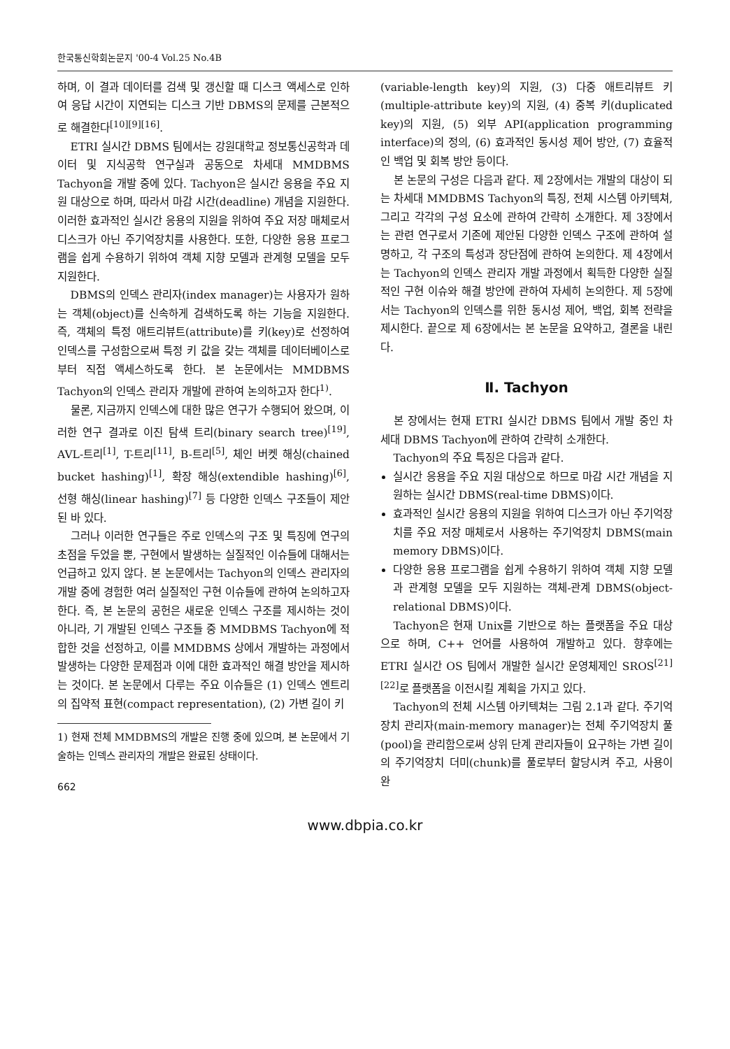한국통신학회논문지 '00-4 Vol.25 No.4B
하며, 이 결과 데이터를 검색 및 갱신할 때 디스크 액세스로 인하여 응답 시간이 지연되는 디스크 기반 DBMS의 문제를 근본적으로 해결한다<sup>[10][9][16]</sup>.
ETRI 실시간 DBMS 팀에서는 강원대학교 정보통신공학과 데이터 및 지식공학 연구실과 공동으로 차세대 MMDBMS Tachyon을 개발 중에 있다. Tachyon은 실시간 응용을 주요 지원 대상으로 하며, 따라서 마감 시간(deadline) 개념을 지원한다. 이러한 효과적인 실시간 응용의 지원을 위하여 주요 저장 매체로서 디스크가 아닌 주기억장치를 사용한다. 또한, 다양한 응용 프로그램을 쉽게 수용하기 위하여 객체 지향 모델과 관계형 모델을 모두 지원한다.
DBMS의 인덱스 관리자(index manager)는 사용자가 원하는 객체(object)를 신속하게 검색하도록 하는 기능을 지원한다. 즉, 객체의 특정 애트리뷰트(attribute)를 키(key)로 선정하여 인덱스를 구성함으로써 특정 키 값을 갖는 객체를 데이터베이스로부터 직접 액세스하도록 한다. 본 논문에서는 MMDBMS Tachyon의 인덱스 관리자 개발에 관하여 논의하고자 한다<sup>1)</sup>.
물론, 지금까지 인덱스에 대한 많은 연구가 수행되어 왔으며, 이러한 연구 결과로 이진 탐색 트리(binary search tree)<sup>[19]</sup>, AVL-트리<sup>[1]</sup>, T-트리<sup>[11]</sup>, B-트리<sup>[5]</sup>, 체인 버켓 해싱(chained bucket hashing)<sup>[1]</sup>, 확장 해싱(extendible hashing)<sup>[6]</sup>, 선형 해싱(linear hashing)<sup>[7]</sup> 등 다양한 인덱스 구조들이 제안된 바 있다.
그러나 이러한 연구들은 주로 인덱스의 구조 및 특징에 연구의 초점을 두었을 뿐, 구현에서 발생하는 실질적인 이슈들에 대해서는 언급하고 있지 않다. 본 논문에서는 Tachyon의 인덱스 관리자의 개발 중에 경험한 여러 실질적인 구현 이슈들에 관하여 논의하고자 한다. 즉, 본 논문의 공헌은 새로운 인덱스 구조를 제시하는 것이 아니라, 기 개발된 인덱스 구조들 중 MMDBMS Tachyon에 적합한 것을 선정하고, 이를 MMDBMS 상에서 개발하는 과정에서 발생하는 다양한 문제점과 이에 대한 효과적인 해결 방안을 제시하는 것이다. 본 논문에서 다루는 주요 이슈들은 (1) 인덱스 엔트리의 집약적 표현(compact representation), (2) 가변 길이 키
1) 현재 전체 MMDBMS의 개발은 진행 중에 있으며, 본 논문에서 기술하는 인덱스 관리자의 개발은 완료된 상태이다.
662
(variable-length key)의 지원, (3) 다중 애트리뷰트 키(multiple-attribute key)의 지원, (4) 중복 키(duplicated key)의 지원, (5) 외부 API(application programming interface)의 정의, (6) 효과적인 동시성 제어 방안, (7) 효율적인 백업 및 회복 방안 등이다.
본 논문의 구성은 다음과 같다. 제 2장에서는 개발의 대상이 되는 차세대 MMDBMS Tachyon의 특징, 전체 시스템 아키텍쳐, 그리고 각각의 구성 요소에 관하여 간략히 소개한다. 제 3장에서는 관련 연구로서 기존에 제안된 다양한 인덱스 구조에 관하여 설명하고, 각 구조의 특성과 장단점에 관하여 논의한다. 제 4장에서는 Tachyon의 인덱스 관리자 개발 과정에서 획득한 다양한 실질적인 구현 이슈와 해결 방안에 관하여 자세히 논의한다. 제 5장에서는 Tachyon의 인덱스를 위한 동시성 제어, 백업, 회복 전략을 제시한다. 끝으로 제 6장에서는 본 논문을 요약하고, 결론을 내린다.
Ⅱ. Tachyon
본 장에서는 현재 ETRI 실시간 DBMS 팀에서 개발 중인 차세대 DBMS Tachyon에 관하여 간략히 소개한다.
Tachyon의 주요 특징은 다음과 같다.
실시간 응용을 주요 지원 대상으로 하므로 마감 시간 개념을 지원하는 실시간 DBMS(real-time DBMS)이다.
효과적인 실시간 응용의 지원을 위하여 디스크가 아닌 주기억장치를 주요 저장 매체로서 사용하는 주기억장치 DBMS(main memory DBMS)이다.
다양한 응용 프로그램을 쉽게 수용하기 위하여 객체 지향 모델과 관계형 모델을 모두 지원하는 객체-관계 DBMS(object-relational DBMS)이다.
Tachyon은 현재 Unix를 기반으로 하는 플랫폼을 주요 대상으로 하며, C++ 언어를 사용하여 개발하고 있다. 향후에는 ETRI 실시간 OS 팀에서 개발한 실시간 운영체제인 SROS<sup>[21][22]</sup>로 플랫폼을 이전시킬 계획을 가지고 있다.
Tachyon의 전체 시스템 아키텍쳐는 그림 2.1과 같다. 주기억장치 관리자(main-memory manager)는 전체 주기억장치 풀(pool)을 관리함으로써 상위 단계 관리자들이 요구하는 가변 길이의 주기억장치 더미(chunk)를 풀로부터 할당시켜 주고, 사용이 완
www.dbpia.co.kr